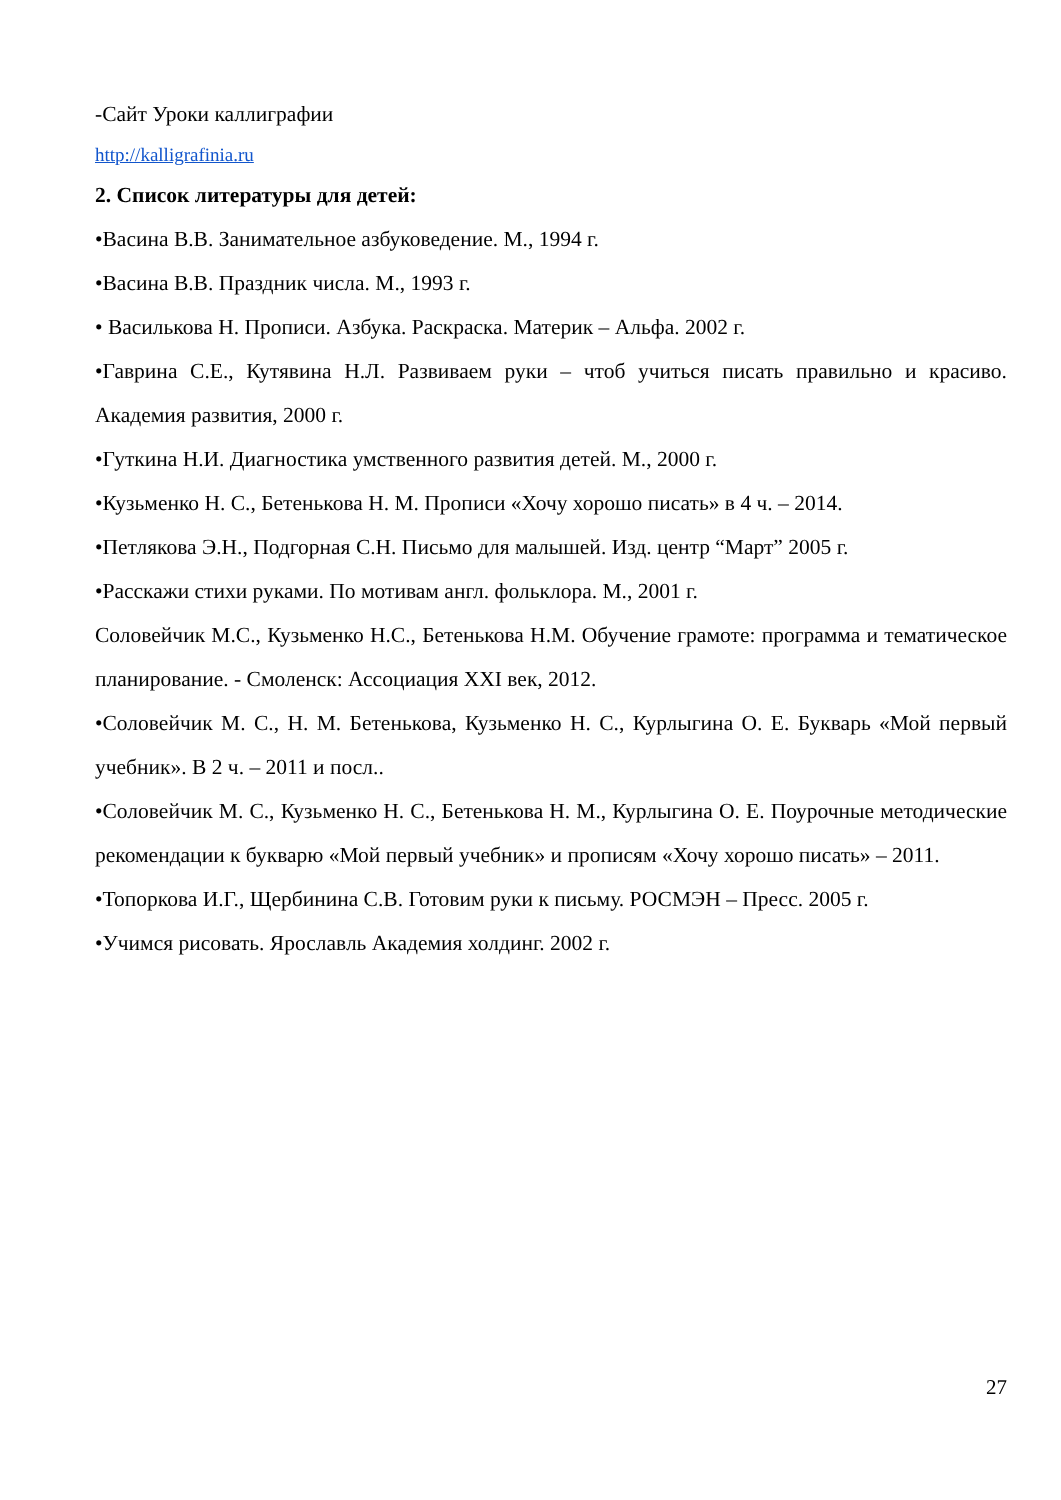-Сайт Уроки каллиграфии
http://kalligrafinia.ru
2. Список литературы для детей:
•Васина В.В. Занимательное азбуковедение. М., 1994 г.
•Васина В.В. Праздник числа. М., 1993 г.
• Василькова Н. Прописи. Азбука. Раскраска. Материк – Альфа. 2002 г.
•Гаврина С.Е., Кутявина Н.Л. Развиваем руки – чтоб учиться писать правильно и красиво. Академия развития, 2000 г.
•Гуткина Н.И. Диагностика умственного развития детей. М., 2000 г.
•Кузьменко Н. С., Бетенькова Н. М. Прописи «Хочу хорошо писать» в 4 ч. – 2014.
•Петлякова Э.Н., Подгорная С.Н. Письмо для малышей. Изд. центр “Март” 2005 г.
•Расскажи стихи руками. По мотивам англ. фольклора. М., 2001 г.
Соловейчик М.С., Кузьменко Н.С., Бетенькова Н.М. Обучение грамоте: программа и тематическое планирование. - Смоленск: Ассоциация XXI век, 2012.
•Соловейчик М. С., Н. М. Бетенькова, Кузьменко Н. С., Курлыгина О. Е. Букварь «Мой первый учебник». В 2 ч. – 2011 и посл..
•Соловейчик М. С., Кузьменко Н. С., Бетенькова Н. М., Курлыгина О. Е. Поурочные методические рекомендации к букварю «Мой первый учебник» и прописям «Хочу хорошо писать» – 2011.
•Топоркова И.Г., Щербинина С.В. Готовим руки к письму. РОСМЭН – Пресс. 2005 г.
•Учимся рисовать. Ярославль Академия холдинг. 2002 г.
27